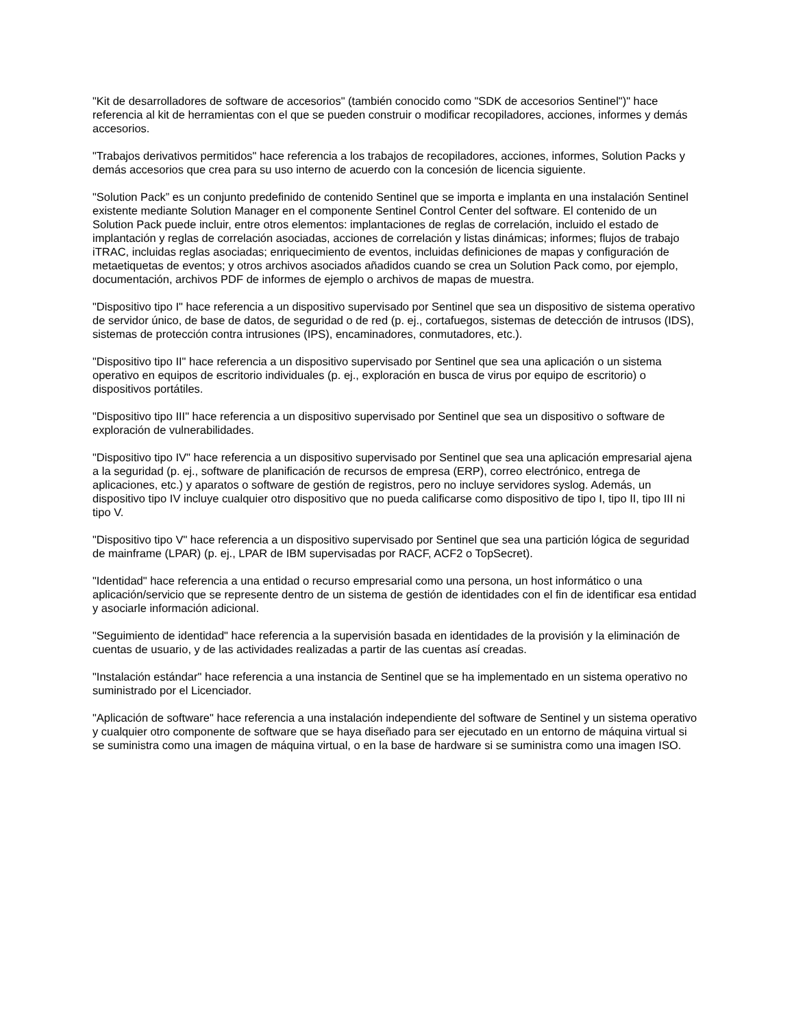"Kit de desarrolladores de software de accesorios" (también conocido como "SDK de accesorios Sentinel")" hace referencia al kit de herramientas con el que se pueden construir o modificar recopiladores, acciones, informes y demás accesorios.
"Trabajos derivativos permitidos" hace referencia a los trabajos de recopiladores, acciones, informes, Solution Packs y demás accesorios que crea para su uso interno de acuerdo con la concesión de licencia siguiente.
"Solution Pack” es un conjunto predefinido de contenido Sentinel que se importa e implanta en una instalación Sentinel existente mediante Solution Manager en el componente Sentinel Control Center del software. El contenido de un Solution Pack puede incluir, entre otros elementos: implantaciones de reglas de correlación, incluido el estado de implantación y reglas de correlación asociadas, acciones de correlación y listas dinámicas; informes; flujos de trabajo iTRAC, incluidas reglas asociadas; enriquecimiento de eventos, incluidas definiciones de mapas y configuración de metaetiquetas de eventos; y otros archivos asociados añadidos cuando se crea un Solution Pack como, por ejemplo, documentación, archivos PDF de informes de ejemplo o archivos de mapas de muestra.
"Dispositivo tipo I" hace referencia a un dispositivo supervisado por Sentinel que sea un dispositivo de sistema operativo de servidor único, de base de datos, de seguridad o de red (p. ej., cortafuegos, sistemas de detección de intrusos (IDS), sistemas de protección contra intrusiones (IPS), encaminadores, conmutadores, etc.).
"Dispositivo tipo II" hace referencia a un dispositivo supervisado por Sentinel que sea una aplicación o un sistema operativo en equipos de escritorio individuales (p. ej., exploración en busca de virus por equipo de escritorio) o dispositivos portátiles.
"Dispositivo tipo III" hace referencia a un dispositivo supervisado por Sentinel que sea un dispositivo o software de exploración de vulnerabilidades.
"Dispositivo tipo IV" hace referencia a un dispositivo supervisado por Sentinel que sea una aplicación empresarial ajena a la seguridad (p. ej., software de planificación de recursos de empresa (ERP), correo electrónico, entrega de aplicaciones, etc.) y aparatos o software de gestión de registros, pero no incluye servidores syslog. Además, un dispositivo tipo IV incluye cualquier otro dispositivo que no pueda calificarse como dispositivo de tipo I, tipo II, tipo III ni tipo V.
"Dispositivo tipo V" hace referencia a un dispositivo supervisado por Sentinel que sea una partición lógica de seguridad de mainframe (LPAR) (p. ej., LPAR de IBM supervisadas por RACF, ACF2 o TopSecret).
"Identidad" hace referencia a una entidad o recurso empresarial como una persona, un host informático o una aplicación/servicio que se represente dentro de un sistema de gestión de identidades con el fin de identificar esa entidad y asociarle información adicional.
"Seguimiento de identidad" hace referencia a la supervisión basada en identidades de la provisión y la eliminación de cuentas de usuario, y de las actividades realizadas a partir de las cuentas así creadas.
"Instalación estándar" hace referencia a una instancia de Sentinel que se ha implementado en un sistema operativo no suministrado por el Licenciador.
"Aplicación de software" hace referencia a una instalación independiente del software de Sentinel y un sistema operativo y cualquier otro componente de software que se haya diseñado para ser ejecutado en un entorno de máquina virtual si se suministra como una imagen de máquina virtual, o en la base de hardware si se suministra como una imagen ISO.